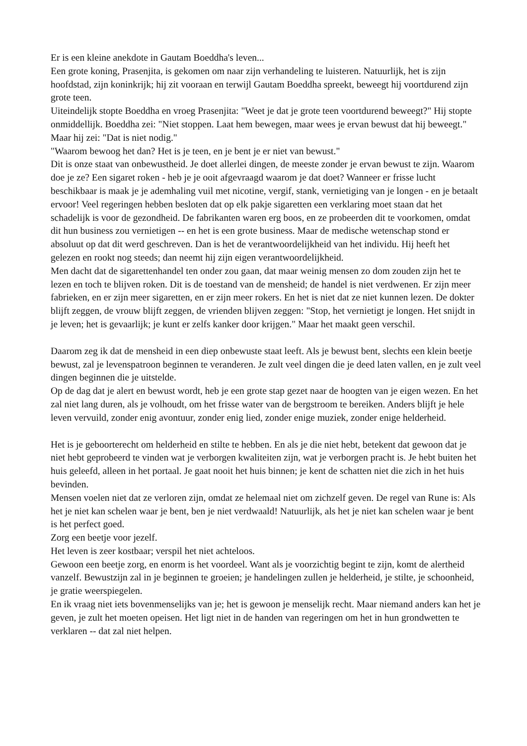Er is een kleine anekdote in Gautam Boeddha's leven...
Een grote koning, Prasenjita, is gekomen om naar zijn verhandeling te luisteren. Natuurlijk, het is zijn hoofdstad, zijn koninkrijk; hij zit vooraan en terwijl Gautam Boeddha spreekt, beweegt hij voortdurend zijn grote teen.
Uiteindelijk stopte Boeddha en vroeg Prasenjita: "Weet je dat je grote teen voortdurend beweegt?" Hij stopte onmiddellijk. Boeddha zei: "Niet stoppen. Laat hem bewegen, maar wees je ervan bewust dat hij beweegt."
Maar hij zei: "Dat is niet nodig."
"Waarom bewoog het dan? Het is je teen, en je bent je er niet van bewust."
Dit is onze staat van onbewustheid. Je doet allerlei dingen, de meeste zonder je ervan bewust te zijn. Waarom doe je ze? Een sigaret roken - heb je je ooit afgevraagd waarom je dat doet? Wanneer er frisse lucht beschikbaar is maak je je ademhaling vuil met nicotine, vergif, stank, vernietiging van je longen - en je betaalt ervoor! Veel regeringen hebben besloten dat op elk pakje sigaretten een verklaring moet staan dat het schadelijk is voor de gezondheid. De fabrikanten waren erg boos, en ze probeerden dit te voorkomen, omdat dit hun business zou vernietigen -- en het is een grote business. Maar de medische wetenschap stond er absoluut op dat dit werd geschreven. Dan is het de verantwoordelijkheid van het individu. Hij heeft het gelezen en rookt nog steeds; dan neemt hij zijn eigen verantwoordelijkheid.
Men dacht dat de sigarettenhandel ten onder zou gaan, dat maar weinig mensen zo dom zouden zijn het te lezen en toch te blijven roken. Dit is de toestand van de mensheid; de handel is niet verdwenen. Er zijn meer fabrieken, en er zijn meer sigaretten, en er zijn meer rokers. En het is niet dat ze niet kunnen lezen. De dokter blijft zeggen, de vrouw blijft zeggen, de vrienden blijven zeggen: "Stop, het vernietigt je longen. Het snijdt in je leven; het is gevaarlijk; je kunt er zelfs kanker door krijgen." Maar het maakt geen verschil.
Daarom zeg ik dat de mensheid in een diep onbewuste staat leeft. Als je bewust bent, slechts een klein beetje bewust, zal je levenspatroon beginnen te veranderen. Je zult veel dingen die je deed laten vallen, en je zult veel dingen beginnen die je uitstelde.
Op de dag dat je alert en bewust wordt, heb je een grote stap gezet naar de hoogten van je eigen wezen. En het zal niet lang duren, als je volhoudt, om het frisse water van de bergstroom te bereiken. Anders blijft je hele leven vervuild, zonder enig avontuur, zonder enig lied, zonder enige muziek, zonder enige helderheid.
Het is je geboorterecht om helderheid en stilte te hebben. En als je die niet hebt, betekent dat gewoon dat je niet hebt geprobeerd te vinden wat je verborgen kwaliteiten zijn, wat je verborgen pracht is. Je hebt buiten het huis geleefd, alleen in het portaal. Je gaat nooit het huis binnen; je kent de schatten niet die zich in het huis bevinden.
Mensen voelen niet dat ze verloren zijn, omdat ze helemaal niet om zichzelf geven. De regel van Rune is: Als het je niet kan schelen waar je bent, ben je niet verdwaald! Natuurlijk, als het je niet kan schelen waar je bent is het perfect goed.
Zorg een beetje voor jezelf.
Het leven is zeer kostbaar; verspil het niet achteloos.
Gewoon een beetje zorg, en enorm is het voordeel. Want als je voorzichtig begint te zijn, komt de alertheid vanzelf. Bewustzijn zal in je beginnen te groeien; je handelingen zullen je helderheid, je stilte, je schoonheid, je gratie weerspiegelen.
En ik vraag niet iets bovenmenselijks van je; het is gewoon je menselijk recht. Maar niemand anders kan het je geven, je zult het moeten opeisen. Het ligt niet in de handen van regeringen om het in hun grondwetten te verklaren -- dat zal niet helpen.